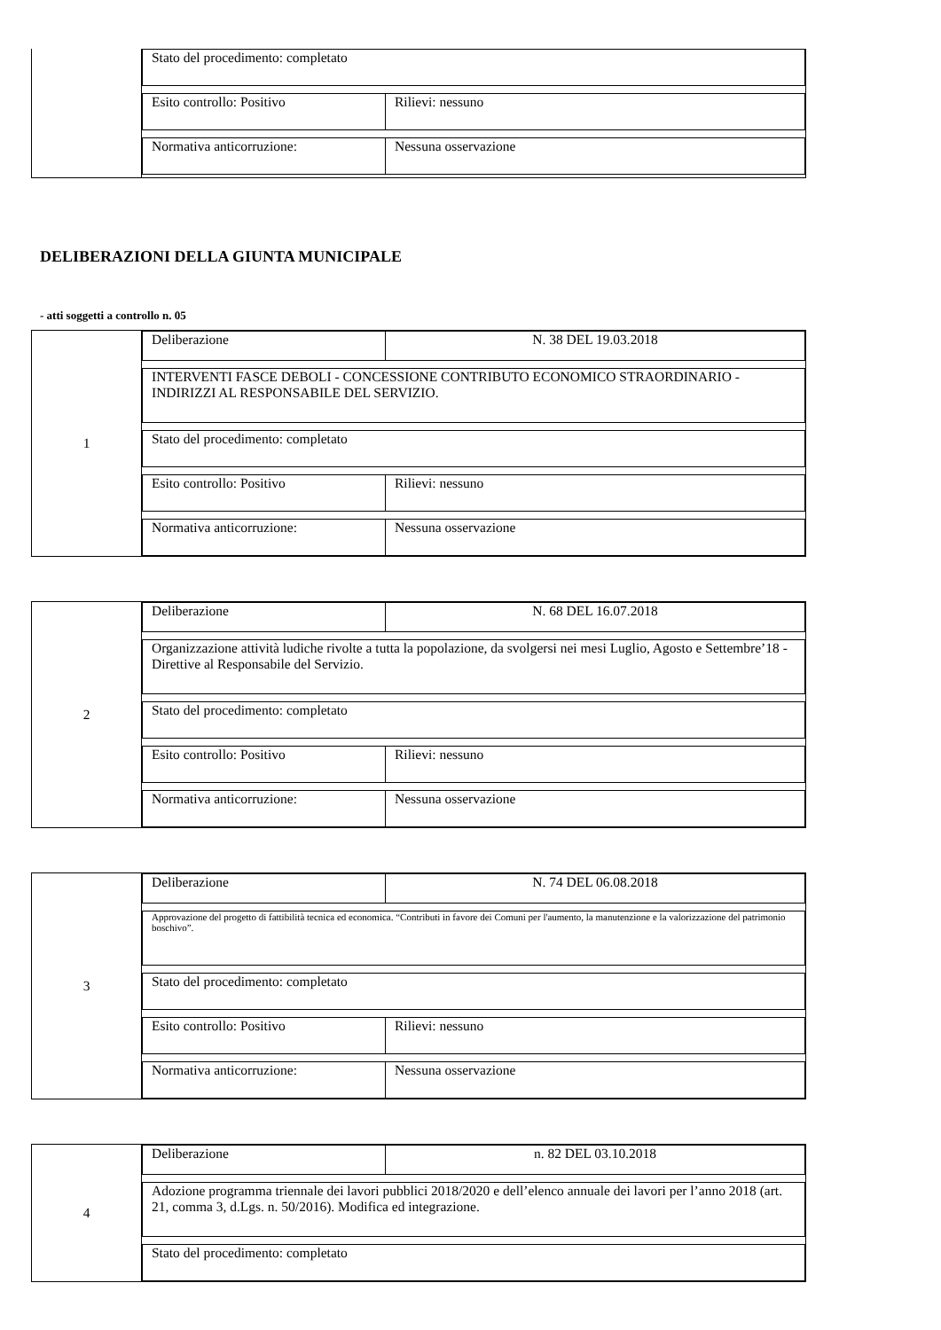Stato del procedimento: completato
Esito controllo: Positivo Rilievi: nessuno
Normativa anticorruzione: Nessuna osservazione
DELIBERAZIONI DELLA GIUNTA MUNICIPALE
- atti soggetti a controllo n. 05
1
Deliberazione N. 38 DEL 19.03.2018
INTERVENTI FASCE DEBOLI - CONCESSIONE CONTRIBUTO ECONOMICO STRAORDINARIO - INDIRIZZI AL RESPONSABILE DEL SERVIZIO.
Stato del procedimento: completato
Esito controllo: Positivo Rilievi: nessuno
Normativa anticorruzione: Nessuna osservazione
2
Deliberazione N. 68 DEL 16.07.2018
Organizzazione attività ludiche rivolte a tutta la popolazione, da svolgersi nei mesi Luglio, Agosto e Settembre’18 - Direttive al Responsabile del Servizio.
Stato del procedimento: completato
Esito controllo: Positivo Rilievi: nessuno
Normativa anticorruzione: Nessuna osservazione
3
Deliberazione N. 74 DEL 06.08.2018
Approvazione del progetto di fattibilità tecnica ed economica. “Contributi in favore dei Comuni per l'aumento, la manutenzione e la valorizzazione del patrimonio boschivo”.
Stato del procedimento: completato
Esito controllo: Positivo Rilievi: nessuno
Normativa anticorruzione: Nessuna osservazione
4
Deliberazione n. 82 DEL 03.10.2018
Adozione programma triennale dei lavori pubblici 2018/2020 e dell’elenco annuale dei lavori per l’anno 2018 (art. 21, comma 3, d.Lgs. n. 50/2016). Modifica ed integrazione.
Stato del procedimento: completato